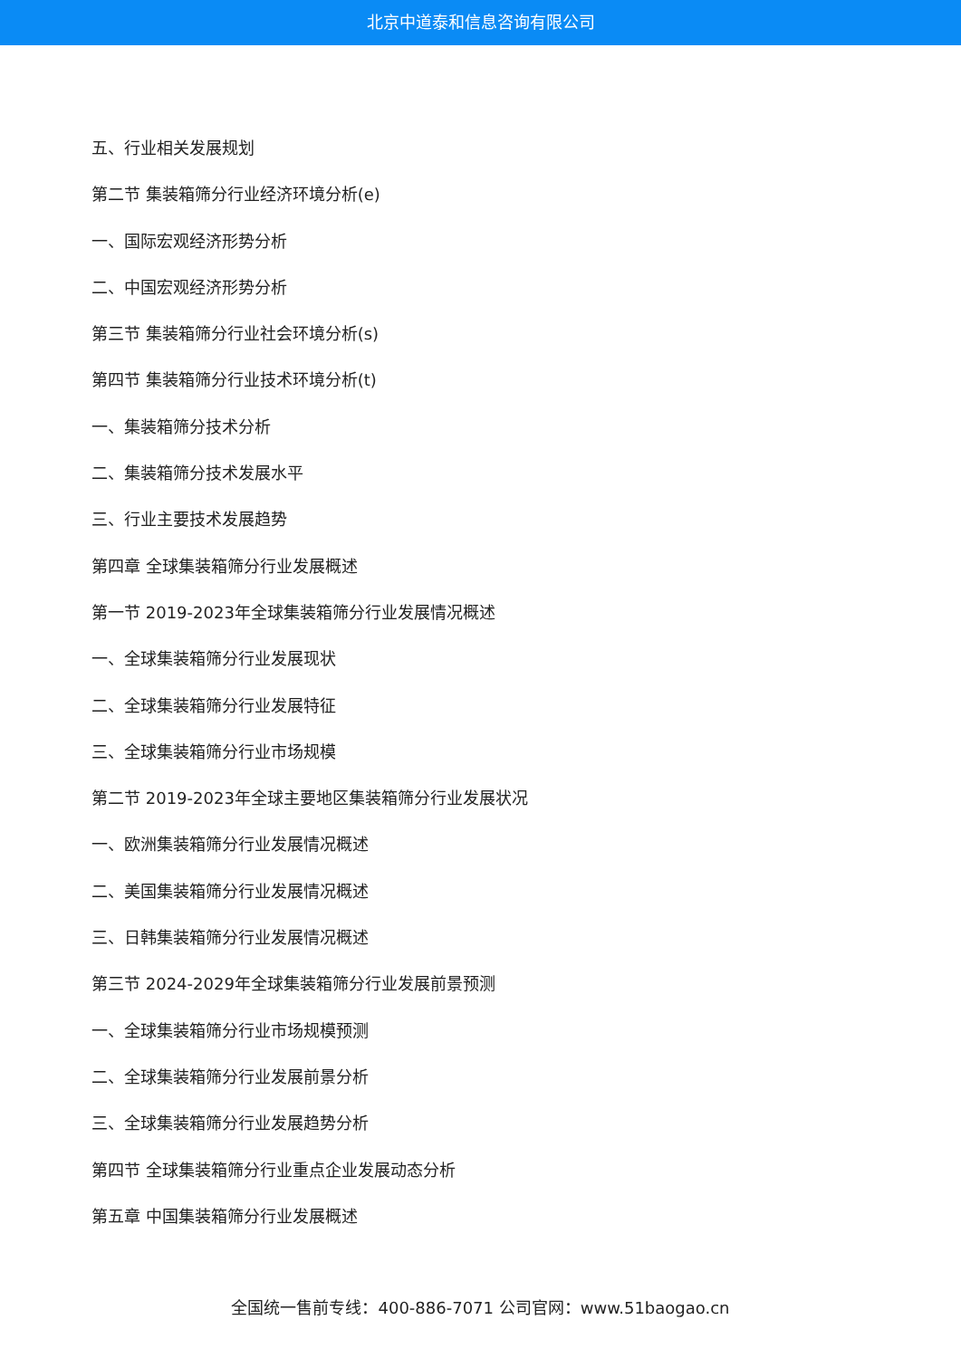北京中道泰和信息咨询有限公司
五、行业相关发展规划
第二节 集装箱筛分行业经济环境分析(e)
一、国际宏观经济形势分析
二、中国宏观经济形势分析
第三节 集装箱筛分行业社会环境分析(s)
第四节 集装箱筛分行业技术环境分析(t)
一、集装箱筛分技术分析
二、集装箱筛分技术发展水平
三、行业主要技术发展趋势
第四章 全球集装箱筛分行业发展概述
第一节 2019-2023年全球集装箱筛分行业发展情况概述
一、全球集装箱筛分行业发展现状
二、全球集装箱筛分行业发展特征
三、全球集装箱筛分行业市场规模
第二节 2019-2023年全球主要地区集装箱筛分行业发展状况
一、欧洲集装箱筛分行业发展情况概述
二、美国集装箱筛分行业发展情况概述
三、日韩集装箱筛分行业发展情况概述
第三节 2024-2029年全球集装箱筛分行业发展前景预测
一、全球集装箱筛分行业市场规模预测
二、全球集装箱筛分行业发展前景分析
三、全球集装箱筛分行业发展趋势分析
第四节 全球集装箱筛分行业重点企业发展动态分析
第五章 中国集装箱筛分行业发展概述
全国统一售前专线：400-886-7071 公司官网：www.51baogao.cn